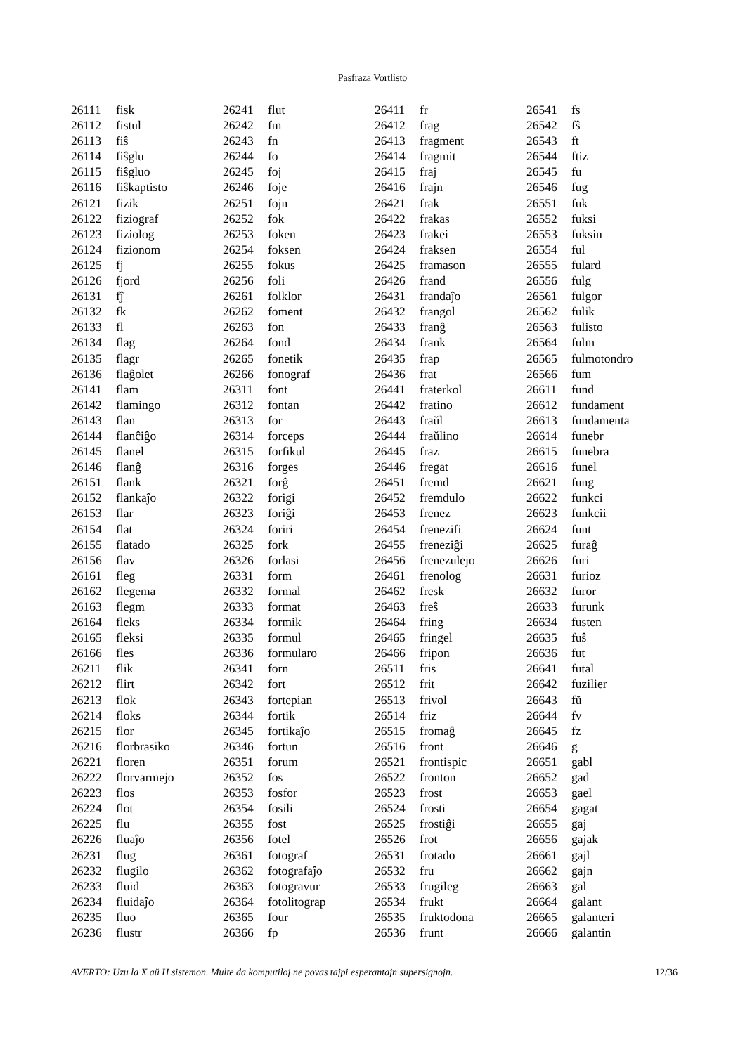Pasfraza Vortlisto
| 26111 | fisk |
| 26112 | fistul |
| 26113 | fiŝ |
| 26114 | fiŝglu |
| 26115 | fiŝgluo |
| 26116 | fiŝkaptisto |
| 26121 | fizik |
| 26122 | fiziograf |
| 26123 | fiziolog |
| 26124 | fizionom |
| 26125 | fj |
| 26126 | fjord |
| 26131 | fĵ |
| 26132 | fk |
| 26133 | fl |
| 26134 | flag |
| 26135 | flagr |
| 26136 | flaĝolet |
| 26141 | flam |
| 26142 | flamingo |
| 26143 | flan |
| 26144 | flanĉiĝo |
| 26145 | flanel |
| 26146 | flanĝ |
| 26151 | flank |
| 26152 | flankaĵo |
| 26153 | flar |
| 26154 | flat |
| 26155 | flatado |
| 26156 | flav |
| 26161 | fleg |
| 26162 | flegema |
| 26163 | flegm |
| 26164 | fleks |
| 26165 | fleksi |
| 26166 | fles |
| 26211 | flik |
| 26212 | flirt |
| 26213 | flok |
| 26214 | floks |
| 26215 | flor |
| 26216 | florbrasiko |
| 26221 | floren |
| 26222 | florvarmejo |
| 26223 | flos |
| 26224 | flot |
| 26225 | flu |
| 26226 | fluaĵo |
| 26231 | flug |
| 26232 | flugilo |
| 26233 | fluid |
| 26234 | fluidaĵo |
| 26235 | fluo |
| 26236 | flustr |
| 26241 | flut |
| 26242 | fm |
| 26243 | fn |
| 26244 | fo |
| 26245 | foj |
| 26246 | foje |
| 26251 | fojn |
| 26252 | fok |
| 26253 | foken |
| 26254 | foksen |
| 26255 | fokus |
| 26256 | foli |
| 26261 | folklor |
| 26262 | foment |
| 26263 | fon |
| 26264 | fond |
| 26265 | fonetik |
| 26266 | fonograf |
| 26311 | font |
| 26312 | fontan |
| 26313 | for |
| 26314 | forceps |
| 26315 | forfikul |
| 26316 | forges |
| 26321 | forĝ |
| 26322 | forigi |
| 26323 | foriĝi |
| 26324 | foriri |
| 26325 | fork |
| 26326 | forlasi |
| 26331 | form |
| 26332 | formal |
| 26333 | format |
| 26334 | formik |
| 26335 | formul |
| 26336 | formularo |
| 26341 | forn |
| 26342 | fort |
| 26343 | fortepian |
| 26344 | fortik |
| 26345 | fortikaĵo |
| 26346 | fortun |
| 26351 | forum |
| 26352 | fos |
| 26353 | fosfor |
| 26354 | fosili |
| 26355 | fost |
| 26356 | fotel |
| 26361 | fotograf |
| 26362 | fotografaĵo |
| 26363 | fotogravur |
| 26364 | fotolitograp |
| 26365 | four |
| 26366 | fp |
| 26411 | fr |
| 26412 | frag |
| 26413 | fragment |
| 26414 | fragmit |
| 26415 | fraj |
| 26416 | frajn |
| 26421 | frak |
| 26422 | frakas |
| 26423 | frakei |
| 26424 | fraksen |
| 26425 | framason |
| 26426 | frand |
| 26431 | frandaĵo |
| 26432 | frangol |
| 26433 | franĝ |
| 26434 | frank |
| 26435 | frap |
| 26436 | frat |
| 26441 | fraterkol |
| 26442 | fratino |
| 26443 | fraŭl |
| 26444 | fraŭlino |
| 26445 | fraz |
| 26446 | fregat |
| 26451 | fremd |
| 26452 | fremdulo |
| 26453 | frenez |
| 26454 | frenezifi |
| 26455 | freneziĝi |
| 26456 | frenezulejo |
| 26461 | frenolog |
| 26462 | fresk |
| 26463 | freŝ |
| 26464 | fring |
| 26465 | fringel |
| 26466 | fripon |
| 26511 | fris |
| 26512 | frit |
| 26513 | frivol |
| 26514 | friz |
| 26515 | fromaĝ |
| 26516 | front |
| 26521 | frontispic |
| 26522 | fronton |
| 26523 | frost |
| 26524 | frosti |
| 26525 | frostiĝi |
| 26526 | frot |
| 26531 | frotado |
| 26532 | fru |
| 26533 | frugileg |
| 26534 | frukt |
| 26535 | fruktodona |
| 26536 | frunt |
| 26541 | fs |
| 26542 | fŝ |
| 26543 | ft |
| 26544 | ftiz |
| 26545 | fu |
| 26546 | fug |
| 26551 | fuk |
| 26552 | fuksi |
| 26553 | fuksin |
| 26554 | ful |
| 26555 | fulard |
| 26556 | fulg |
| 26561 | fulgor |
| 26562 | fulik |
| 26563 | fulisto |
| 26564 | fulm |
| 26565 | fulmotondro |
| 26566 | fum |
| 26611 | fund |
| 26612 | fundament |
| 26613 | fundamenta |
| 26614 | funebr |
| 26615 | funebra |
| 26616 | funel |
| 26621 | fung |
| 26622 | funkci |
| 26623 | funkcii |
| 26624 | funt |
| 26625 | furaĝ |
| 26626 | furi |
| 26631 | furioz |
| 26632 | furor |
| 26633 | furunk |
| 26634 | fusten |
| 26635 | fuŝ |
| 26636 | fut |
| 26641 | futal |
| 26642 | fuzilier |
| 26643 | fŭ |
| 26644 | fv |
| 26645 | fz |
| 26646 | g |
| 26651 | gabl |
| 26652 | gad |
| 26653 | gael |
| 26654 | gagat |
| 26655 | gaj |
| 26656 | gajak |
| 26661 | gajl |
| 26662 | gajn |
| 26663 | gal |
| 26664 | galant |
| 26665 | galanteri |
| 26666 | galantin |
AVERTO: Uzu la X aŭ H sistemon. Multe da komputiloj ne povas tajpi esperantajn supersignojn. 12/36